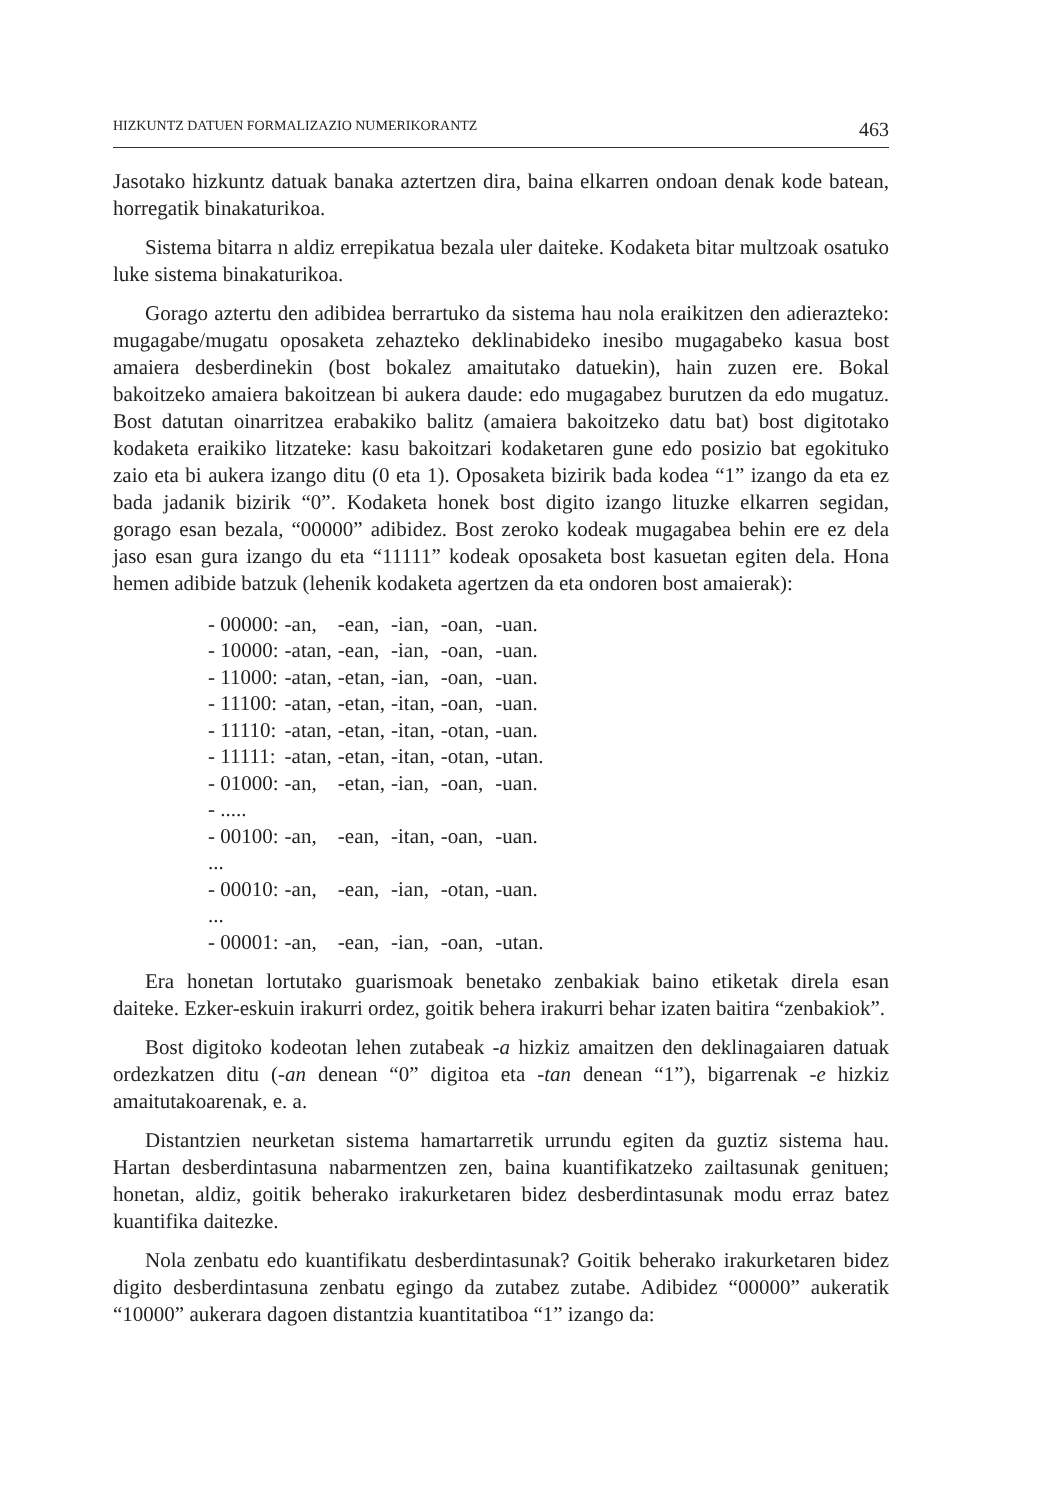HIZKUNTZ DATUEN FORMALIZAZIO NUMERIKORANTZ 463
Jasotako hizkuntz datuak banaka aztertzen dira, baina elkarren ondoan denak kode batean, horregatik binakaturikoa.
Sistema bitarra n aldiz errepikatua bezala uler daiteke. Kodaketa bitar multzoak osatuko luke sistema binakaturikoa.
Gorago aztertu den adibidea berrartuko da sistema hau nola eraikitzen den adierazteko: mugagabe/mugatu oposaketa zehazteko deklinabideko inesibo mugagabeko kasua bost amaiera desberdinekin (bost bokalez amaitutako datuekin), hain zuzen ere. Bokal bakoitzeko amaiera bakoitzean bi aukera daude: edo mugagabez burutzen da edo mugatuz. Bost datutan oinarritzea erabakiko balitz (amaiera bakoitzeko datu bat) bost digitotako kodaketa eraikiko litzateke: kasu bakoitzari kodaketaren gune edo posizio bat egokituko zaio eta bi aukera izango ditu (0 eta 1). Oposaketa bizirik bada kodea “1” izango da eta ez bada jadanik bizirik “0”. Kodaketa honek bost digito izango lituzke elkarren segidan, gorago esan bezala, “00000” adibidez. Bost zeroko kodeak mugagabea behin ere ez dela jaso esan gura izango du eta “11111” kodeak oposaketa bost kasuetan egiten dela. Hona hemen adibide batzuk (lehenik kodaketa agertzen da eta ondoren bost amaierak):
| - 00000: | -an, | -ean, | -ian, | -oan, | -uan. |
| - 10000: | -atan, | -ean, | -ian, | -oan, | -uan. |
| - 11000: | -atan, | -etan, | -ian, | -oan, | -uan. |
| - 11100: | -atan, | -etan, | -itan, | -oan, | -uan. |
| - 11110: | -atan, | -etan, | -itan, | -otan, | -uan. |
| - 11111: | -atan, | -etan, | -itan, | -otan, | -utan. |
| - 01000: | -an, | -etan, | -ian, | -oan, | -uan. |
| - ..... | | | | | |
| - 00100: | -an, | -ean, | -itan, | -oan, | -uan. |
| ... | | | | | |
| - 00010: | -an, | -ean, | -ian, | -otan, | -uan. |
| ... | | | | | |
| - 00001: | -an, | -ean, | -ian, | -oan, | -utan. |
Era honetan lortutako guarismoak benetako zenbakiak baino etiketak direla esan daiteke. Ezker-eskuin irakurri ordez, goitik behera irakurri behar izaten baitira “zenbakiok”.
Bost digitoko kodeotan lehen zutabeak -a hizkiz amaitzen den deklinagaiaren datuak ordezkatzen ditu (-an denean “0” digitoa eta -tan denean “1”), bigarrenak -e hizkiz amaitutakoarenak, e. a.
Distantzien neurketan sistema hamartarretik urrundu egiten da guztiz sistema hau. Hartan desberdintasuna nabarmentzen zen, baina kuantifikatzeko zailtasunak genituen; honetan, aldiz, goitik beherako irakurketaren bidez desberdintasunak modu erraz batez kuantifika daitezke.
Nola zenbatu edo kuantifikatu desberdintasunak? Goitik beherako irakurketaren bidez digito desberdintasuna zenbatu egingo da zutabez zutabe. Adibidez “00000” aukeratik “10000” aukerara dagoen distantzia kuantitatiboa “1” izango da: